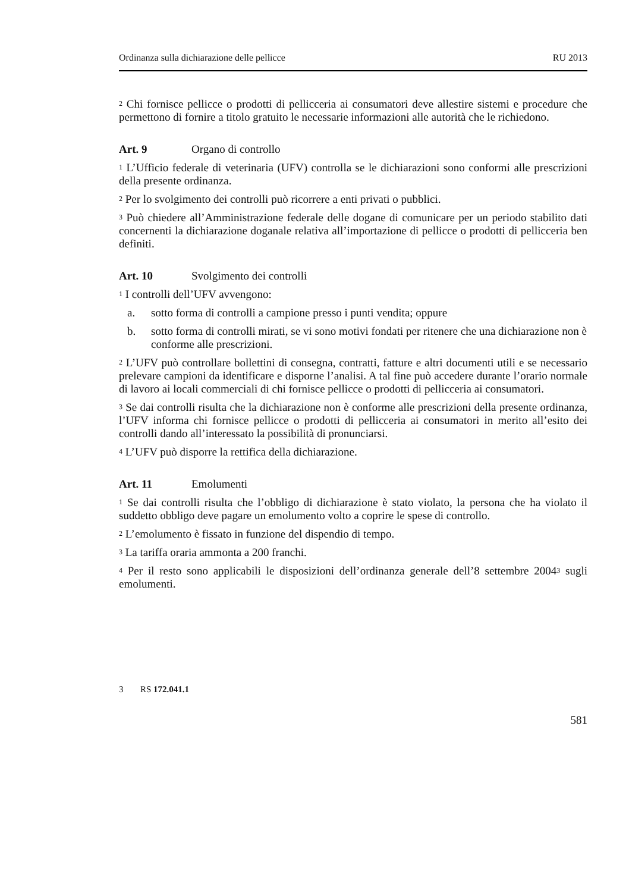Ordinanza sulla dichiarazione delle pellicce RU 2013
<sup>2</sup> Chi fornisce pellicce o prodotti di pellicceria ai consumatori deve allestire sistemi e procedure che permettono di fornire a titolo gratuito le necessarie informazioni alle autorità che le richiedono.
Art. 9 Organo di controllo
<sup>1</sup> L’Ufficio federale di veterinaria (UFV) controlla se le dichiarazioni sono conformi alle prescrizioni della presente ordinanza.
<sup>2</sup> Per lo svolgimento dei controlli può ricorrere a enti privati o pubblici.
<sup>3</sup> Può chiedere all’Amministrazione federale delle dogane di comunicare per un periodo stabilito dati concernenti la dichiarazione doganale relativa all’importazione di pellicce o prodotti di pellicceria ben definiti.
Art. 10 Svolgimento dei controlli
<sup>1</sup> I controlli dell’UFV avvengono:
a. sotto forma di controlli a campione presso i punti vendita; oppure
b. sotto forma di controlli mirati, se vi sono motivi fondati per ritenere che una dichiarazione non è conforme alle prescrizioni.
<sup>2</sup> L’UFV può controllare bollettini di consegna, contratti, fatture e altri documenti utili e se necessario prelevare campioni da identificare e disporne l’analisi. A tal fine può accedere durante l’orario normale di lavoro ai locali commerciali di chi fornisce pellicce o prodotti di pellicceria ai consumatori.
<sup>3</sup> Se dai controlli risulta che la dichiarazione non è conforme alle prescrizioni della presente ordinanza, l’UFV informa chi fornisce pellicce o prodotti di pellicceria ai consumatori in merito all’esito dei controlli dando all’interessato la possibilità di pronunciarsi.
<sup>4</sup> L’UFV può disporre la rettifica della dichiarazione.
Art. 11 Emolumenti
<sup>1</sup> Se dai controlli risulta che l’obbligo di dichiarazione è stato violato, la persona che ha violato il suddetto obbligo deve pagare un emolumento volto a coprire le spese di controllo.
<sup>2</sup> L’emolumento è fissato in funzione del dispendio di tempo.
<sup>3</sup> La tariffa oraria ammonta a 200 franchi.
<sup>4</sup> Per il resto sono applicabili le disposizioni dell’ordinanza generale dell’8 settembre 2004<sup>3</sup> sugli emolumenti.
3 RS 172.041.1
581